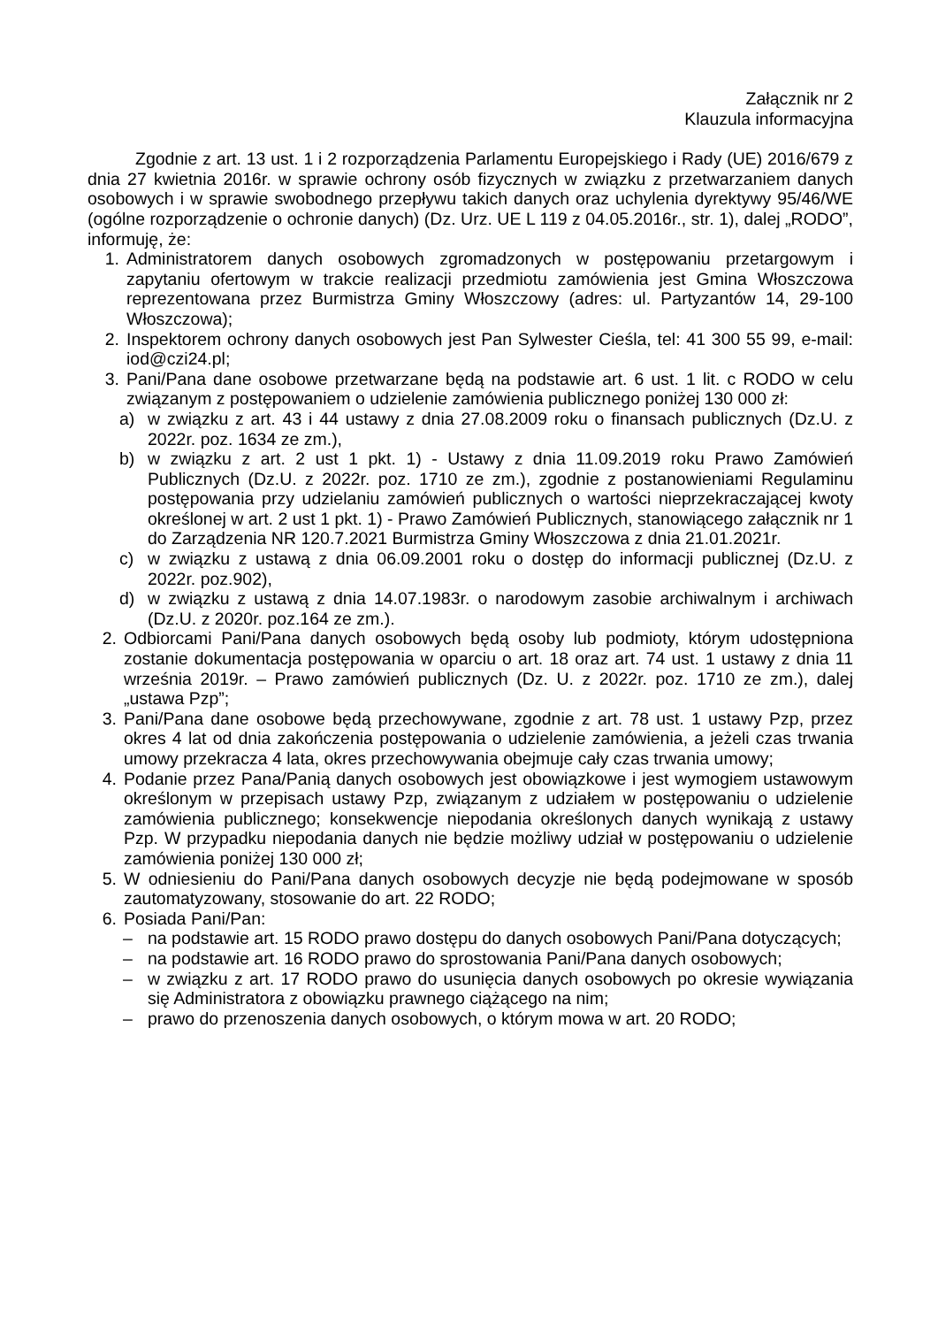Załącznik nr 2
Klauzula informacyjna
Zgodnie z art. 13 ust. 1 i 2 rozporządzenia Parlamentu Europejskiego i Rady (UE) 2016/679 z dnia 27 kwietnia 2016r. w sprawie ochrony osób fizycznych w związku z przetwarzaniem danych osobowych i w sprawie swobodnego przepływu takich danych oraz uchylenia dyrektywy 95/46/WE (ogólne rozporządzenie o ochronie danych) (Dz. Urz. UE L 119 z 04.05.2016r., str. 1), dalej „RODO”, informuję, że:
1. Administratorem danych osobowych zgromadzonych w postępowaniu przetargowym i zapytaniu ofertowym w trakcie realizacji przedmiotu zamówienia jest Gmina Włoszczowa reprezentowana przez Burmistrza Gminy Włoszczowy (adres: ul. Partyzantów 14, 29-100 Włoszczowa);
2. Inspektorem ochrony danych osobowych jest Pan Sylwester Cieśla, tel: 41 300 55 99, e-mail: iod@czi24.pl;
3. Pani/Pana dane osobowe przetwarzane będą na podstawie art. 6 ust. 1 lit. c RODO w celu związanym z postępowaniem o udzielenie zamówienia publicznego poniżej 130 000 zł:
a) w związku z art. 43 i 44 ustawy z dnia 27.08.2009 roku o finansach publicznych (Dz.U. z 2022r. poz. 1634 ze zm.),
b) w związku z art. 2 ust 1 pkt. 1) - Ustawy z dnia 11.09.2019 roku Prawo Zamówień Publicznych (Dz.U. z 2022r. poz. 1710 ze zm.), zgodnie z postanowieniami Regulaminu postępowania przy udzielaniu zamówień publicznych o wartości nieprzekraczającej kwoty określonej w art. 2 ust 1 pkt. 1) - Prawo Zamówień Publicznych, stanowiącego załącznik nr 1 do Zarządzenia NR 120.7.2021 Burmistrza Gminy Włoszczowa z dnia 21.01.2021r.
c) w związku z ustawą z dnia 06.09.2001 roku o dostęp do informacji publicznej (Dz.U. z 2022r. poz.902),
d) w związku z ustawą z dnia 14.07.1983r. o narodowym zasobie archiwalnym i archiwach (Dz.U. z 2020r. poz.164 ze zm.).
2. Odbiorcami Pani/Pana danych osobowych będą osoby lub podmioty, którym udostępniona zostanie dokumentacja postępowania w oparciu o art. 18 oraz art. 74 ust. 1 ustawy z dnia 11 września 2019r. – Prawo zamówień publicznych (Dz. U. z 2022r. poz. 1710 ze zm.), dalej „ustawa Pzp”;
3. Pani/Pana dane osobowe będą przechowywane, zgodnie z art. 78 ust. 1 ustawy Pzp, przez okres 4 lat od dnia zakończenia postępowania o udzielenie zamówienia, a jeżeli czas trwania umowy przekracza 4 lata, okres przechowywania obejmuje cały czas trwania umowy;
4. Podanie przez Pana/Panią danych osobowych jest obowiązkowe i jest wymogiem ustawowym określonym w przepisach ustawy Pzp, związanym z udziałem w postępowaniu o udzielenie zamówienia publicznego; konsekwencje niepodania określonych danych wynikają z ustawy Pzp. W przypadku niepodania danych nie będzie możliwy udział w postępowaniu o udzielenie zamówienia poniżej 130 000 zł;
5. W odniesieniu do Pani/Pana danych osobowych decyzje nie będą podejmowane w sposób zautomatyzowany, stosowanie do art. 22 RODO;
6. Posiada Pani/Pan:
– na podstawie art. 15 RODO prawo dostępu do danych osobowych Pani/Pana dotyczących;
– na podstawie art. 16 RODO prawo do sprostowania Pani/Pana danych osobowych;
– w związku z art. 17 RODO prawo do usunięcia danych osobowych po okresie wywiązania się Administratora z obowiązku prawnego ciążącego na nim;
– prawo do przenoszenia danych osobowych, o którym mowa w art. 20 RODO;